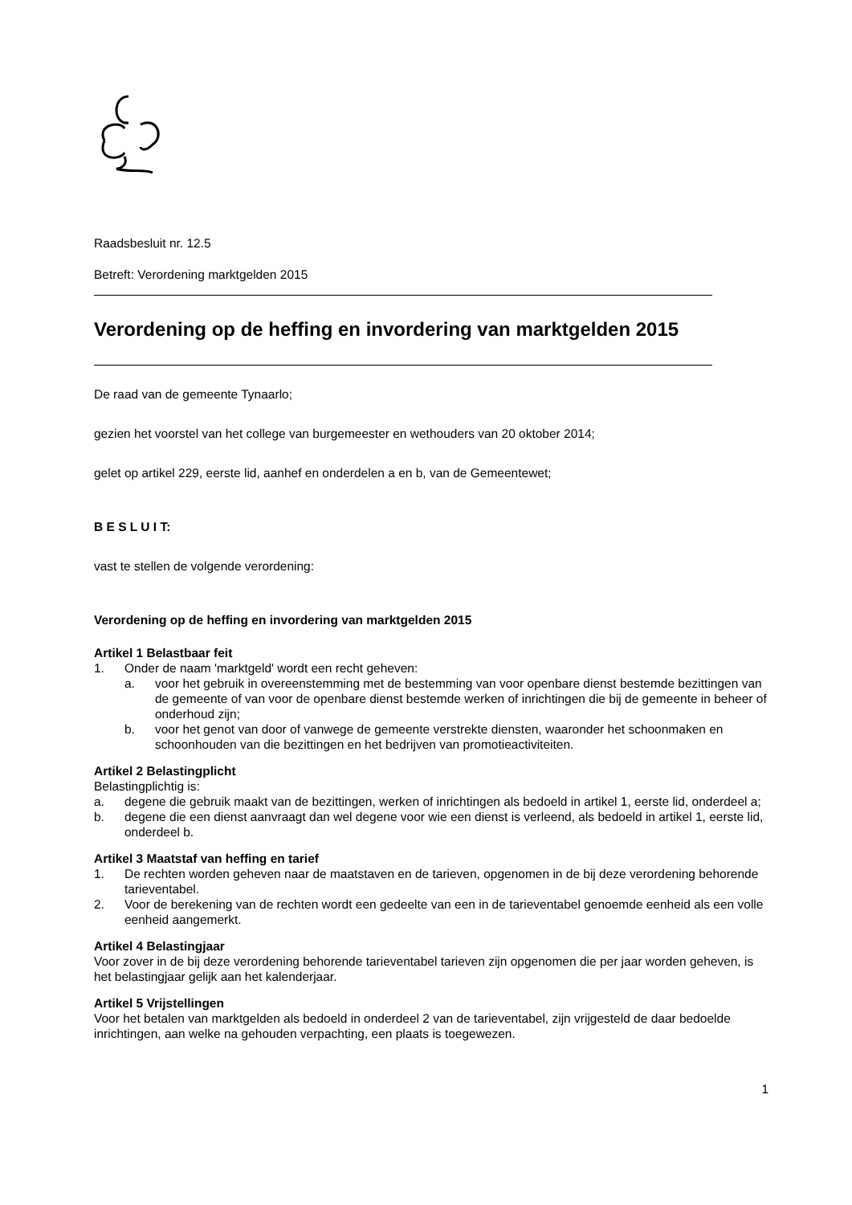Raadsbesluit nr. 12.5
Betreft: Verordening marktgelden 2015
Verordening op de heffing en invordering van marktgelden 2015
De raad van de gemeente Tynaarlo;
gezien het voorstel van het college van burgemeester en wethouders van 20 oktober 2014;
gelet op artikel 229, eerste lid, aanhef en onderdelen a en b, van de Gemeentewet;
B E S L U I T:
vast te stellen de volgende verordening:
Verordening op de heffing en invordering van marktgelden 2015
Artikel 1 Belastbaar feit
1. Onder de naam 'marktgeld' wordt een recht geheven:
a. voor het gebruik in overeenstemming met de bestemming van voor openbare dienst bestemde bezittingen van de gemeente of van voor de openbare dienst bestemde werken of inrichtingen die bij de gemeente in beheer of onderhoud zijn;
b. voor het genot van door of vanwege de gemeente verstrekte diensten, waaronder het schoonmaken en schoonhouden van die bezittingen en het bedrijven van promotieactiviteiten.
Artikel 2 Belastingplicht
Belastingplichtig is:
a. degene die gebruik maakt van de bezittingen, werken of inrichtingen als bedoeld in artikel 1, eerste lid, onderdeel a;
b. degene die een dienst aanvraagt dan wel degene voor wie een dienst is verleend, als bedoeld in artikel 1, eerste lid, onderdeel b.
Artikel 3 Maatstaf van heffing en tarief
1. De rechten worden geheven naar de maatstaven en de tarieven, opgenomen in de bij deze verordening behorende tarieventabel.
2. Voor de berekening van de rechten wordt een gedeelte van een in de tarieventabel genoemde eenheid als een volle eenheid aangemerkt.
Artikel 4 Belastingjaar
Voor zover in de bij deze verordening behorende tarieventabel tarieven zijn opgenomen die per jaar worden geheven, is het belastingjaar gelijk aan het kalenderjaar.
Artikel 5 Vrijstellingen
Voor het betalen van marktgelden als bedoeld in onderdeel 2 van de tarieventabel, zijn vrijgesteld de daar bedoelde inrichtingen, aan welke na gehouden verpachting, een plaats is toegewezen.
1